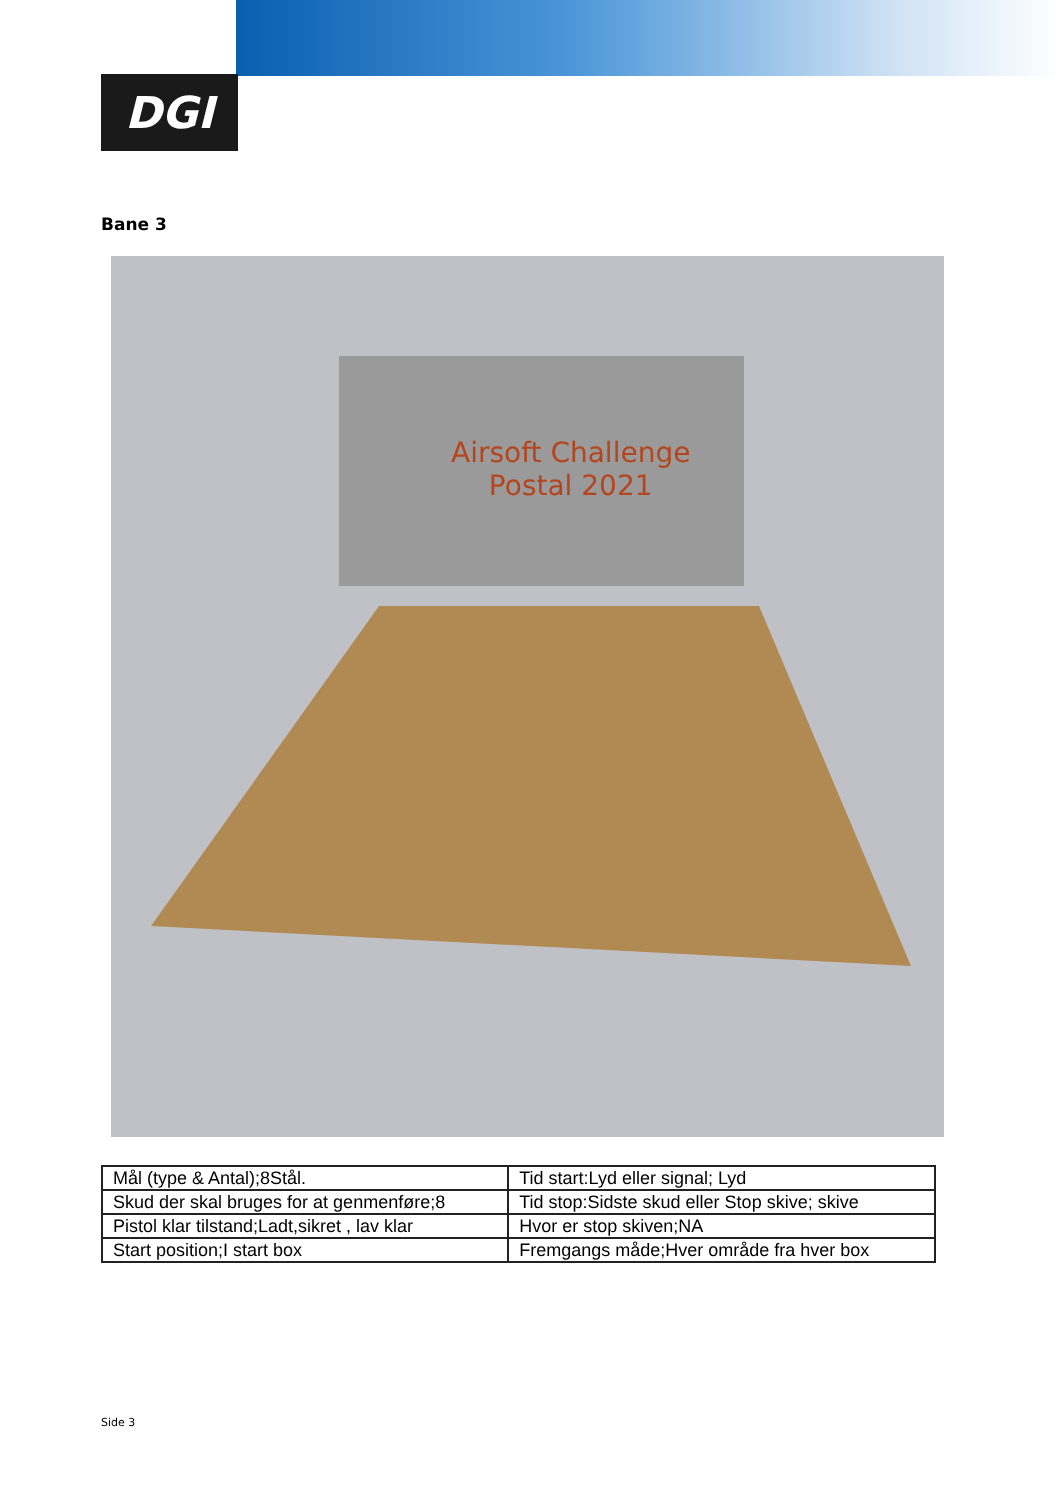DGI
Bane 3
Airsoft Challenge
Postal 2021
| Mål (type & Antal);8Stål. | Tid start:Lyd eller signal; Lyd |
| Skud der skal bruges for at genmenføre;8 | Tid stop:Sidste skud eller Stop skive; skive |
| Pistol klar tilstand;Ladt,sikret , lav klar | Hvor er stop skiven;NA |
| Start position;I start box | Fremgangs måde;Hver område fra hver box |
Side 3